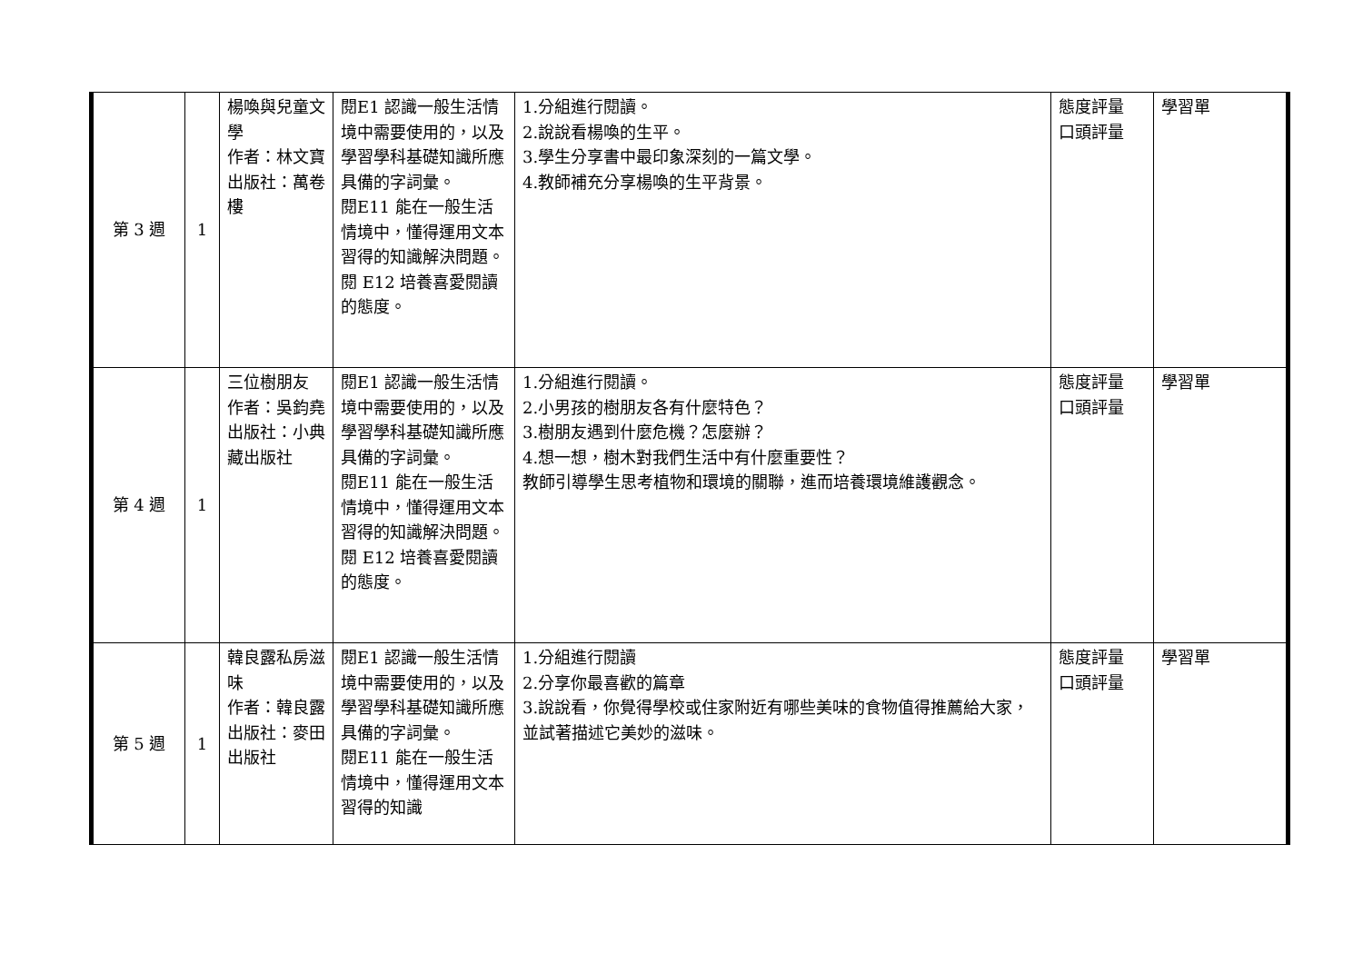| 第 3 週 | 1 | 楊喚與兒童文學 作者：林文寶 出版社：萬卷樓 | 閱E1 認識一般生活情境中需要使用的，以及學習學科基礎知識所應具備的字詞彙。 閱E11 能在一般生活情境中，懂得運用文本習得的知識解決問題。 閱 E12 培養喜愛閱讀的態度。 | 1.分組進行閱讀。 2.說說看楊喚的生平。 3.學生分享書中最印象深刻的一篇文學。 4.教師補充分享楊喚的生平背景。 | 態度評量 口頭評量 | 學習單 |
| 第 4 週 | 1 | 三位樹朋友 作者：吳鈞堯 出版社：小典藏出版社 | 閱E1 認識一般生活情境中需要使用的，以及學習學科基礎知識所應具備的字詞彙。 閱E11 能在一般生活情境中，懂得運用文本習得的知識解決問題。 閱 E12 培養喜愛閱讀的態度。 | 1.分組進行閱讀。 2.小男孩的樹朋友各有什麼特色？ 3.樹朋友遇到什麼危機？怎麼辦？ 4.想一想，樹木對我們生活中有什麼重要性？ 教師引導學生思考植物和環境的關聯，進而培養環境維護觀念。 | 態度評量 口頭評量 | 學習單 |
| 第 5 週 | 1 | 韓良露私房滋味 作者：韓良露 出版社：麥田出版社 | 閱E1 認識一般生活情境中需要使用的，以及學習學科基礎知識所應具備的字詞彙。 閱E11 能在一般生活情境中，懂得運用文本習得的知識 | 1.分組進行閱讀 2.分享你最喜歡的篇章 3.說說看，你覺得學校或住家附近有哪些美味的食物值得推薦給大家，並試著描述它美妙的滋味。 | 態度評量 口頭評量 | 學習單 |